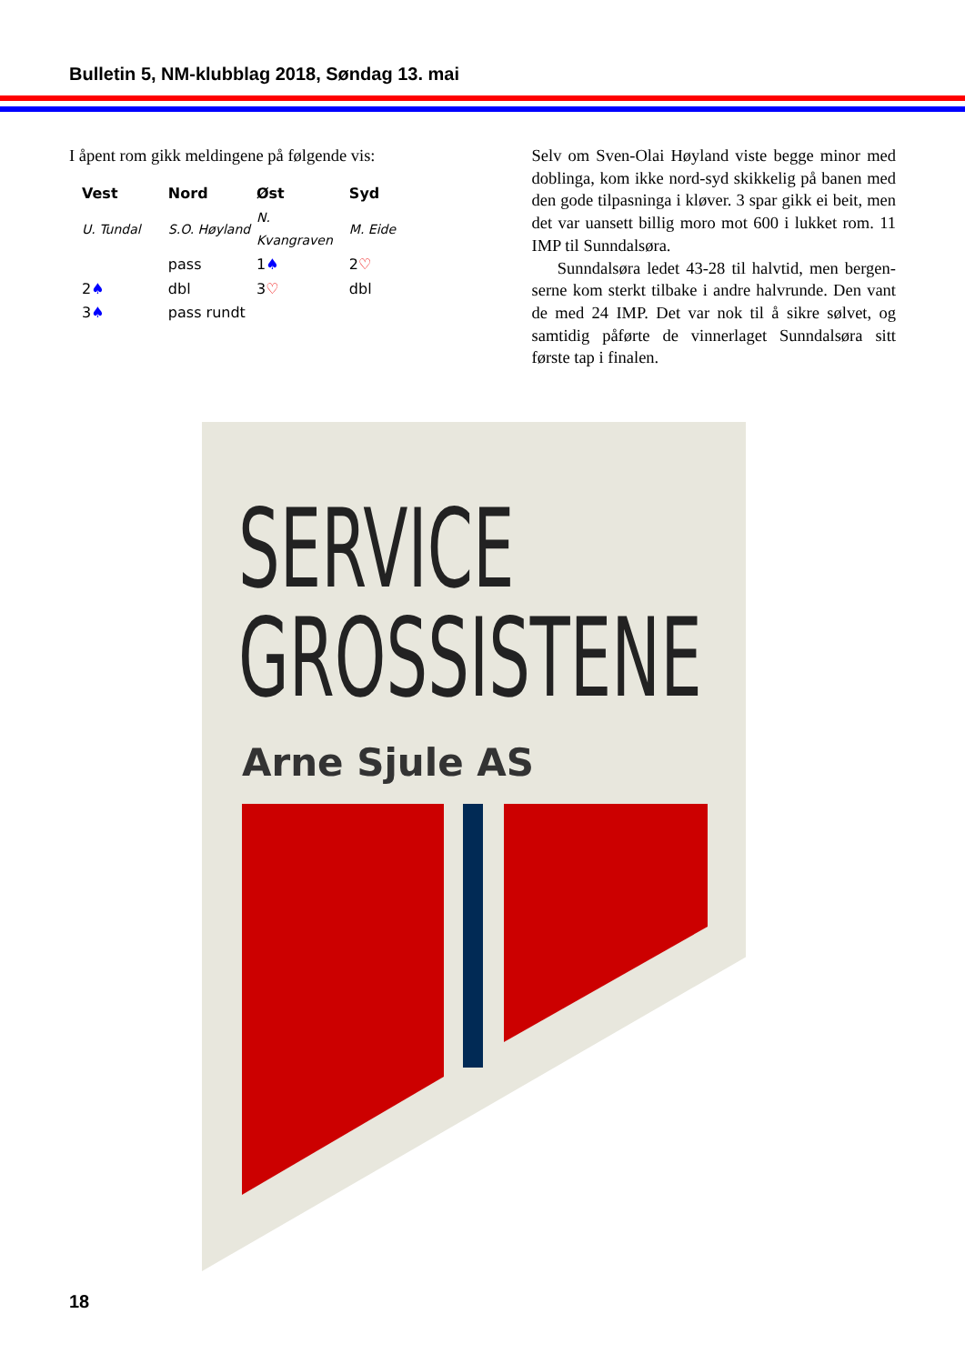Bulletin 5, NM-klubblag 2018, Søndag 13. mai
I åpent rom gikk meldingene på følgende vis:
| Vest | Nord | Øst | Syd |
| --- | --- | --- | --- |
| U. Tundal | S.O. Høyland | N. Kvangraven | M. Eide |
| | pass | 1 ♠ | 2 ♡ |
| 2 ♠ | dbl | 3 ♡ | dbl |
| 3 ♠ | pass rundt | | |
Selv om Sven-Olai Høyland viste begge minor med doblinga, kom ikke nord-syd skikkelig på banen med den gode tilpasninga i kløver. 3 spar gikk ei beit, men det var uansett billig moro mot 600 i lukket rom. 11 IMP til Sunndalsøra.
Sunndalsøra ledet 43-28 til halvtid, men bergen­serne kom sterkt tilbake i andre halvrunde. Den vant de med 24 IMP. Det var nok til å sikre sølvet, og samtidig påførte de vinnerlaget Sunndalsøra sitt første tap i finalen.
SERVICE
GROSSISTENE
Arne Sjule AS
18